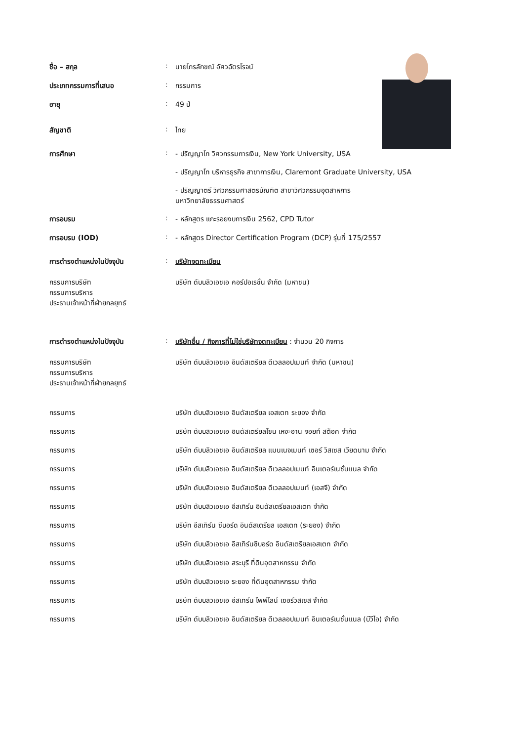| ชื่อ – สกุล | : | นายไกรลักขณ์ อัศวฉัตรโรจน์ |
| ประเภทกรรมการที่เสนอ | : | กรรมการ |
| อายุ | : | 49 ปี |
| สัญชาติ | : | ไทย |
| การศึกษา | : | - ปริญญาโท วิศวกรรมการเงิน, New York University, USA - ปริญญาโท บริหารธุรกิจ สาขาการเงิน, Claremont Graduate University, USA - ปริญญาตรี วิศวกรรมศาสตรบัณฑิต สาขาวิศวกรรมอุตสาหการ มหาวิทยาลัยธรรมศาสตร์ |
| การอบรม | : | - หลักสูตร แกะรอยงบการเงิน 2562, CPD Tutor |
| การอบรม (IOD) | : | - หลักสูตร Director Certification Program (DCP) รุ่นที่ 175/2557 |
| การดำรงตำแหน่งในปัจจุบัน | : | บริษัทจดทะเบียน |
| กรรมการบริษัท กรรมการบริหาร ประธานเจ้าหน้าที่ฝ่ายกลยุทธ์ | | บริษัท ดับบลิวเอชเอ คอร์ปอเรชั่น จำกัด (มหาชน) |
| การดำรงตำแหน่งในปัจจุบัน | : | บริษัทอื่น / กิจการที่ไม่ใช่บริษัทจดทะเบียน : จำนวน 20 กิจการ |
| กรรมการบริษัท กรรมการบริหาร ประธานเจ้าหน้าที่ฝ่ายกลยุทธ์ | | บริษัท ดับบลิวเอชเอ อินดัสเตรียล ดีเวลลอปเมนท์ จำกัด (มหาชน) |
| กรรมการ | | บริษัท ดับบลิวเอชเอ อินดัสเตรียล เอสเตท ระยอง จำกัด |
| กรรมการ | | บริษัท ดับบลิวเอชเอ อินดัสเตรียลโซน เหงะอาน จอยท์ สต็อค จำกัด |
| กรรมการ | | บริษัท ดับบลิวเอชเอ อินดัสเตรียล แมนเนจเมนท์ เซอร์ วิสเซส เวียดนาม จำกัด |
| กรรมการ | | บริษัท ดับบลิวเอชเอ อินดัสเตรียล ดีเวลลอปเมนท์ อินเตอร์เนชั่นแนล จำกัด |
| กรรมการ | | บริษัท ดับบลิวเอชเอ อินดัสเตรียล ดีเวลลอปเมนท์ (เอสจี) จำกัด |
| กรรมการ | | บริษัท ดับบลิวเอชเอ อีสเทิร์น อินดัสเตรียลเอสเตท จำกัด |
| กรรมการ | | บริษัท อีสเทิร์น ซีบอร์ด อินดัสเตรียล เอสเตท (ระยอง) จำกัด |
| กรรมการ | | บริษัท ดับบลิวเอชเอ อีสเทิร์นซีบอร์ด อินดัสเตรียลเอสเตท จำกัด |
| กรรมการ | | บริษัท ดับบลิวเอชเอ สระบุรี ที่ดินอุตสาหกรรม จำกัด |
| กรรมการ | | บริษัท ดับบลิวเอชเอ ระยอง ที่ดินอุตสาหกรรม จำกัด |
| กรรมการ | | บริษัท ดับบลิวเอชเอ อีสเทิร์น ไพพ์ไลน์ เซอร์วิสเซส จำกัด |
| กรรมการ | | บริษัท ดับบลิวเอชเอ อินดัสเตรียล ดีเวลลอปเมนท์ อินเตอร์เนชั่นแนล (บีวีไอ) จำกัด |